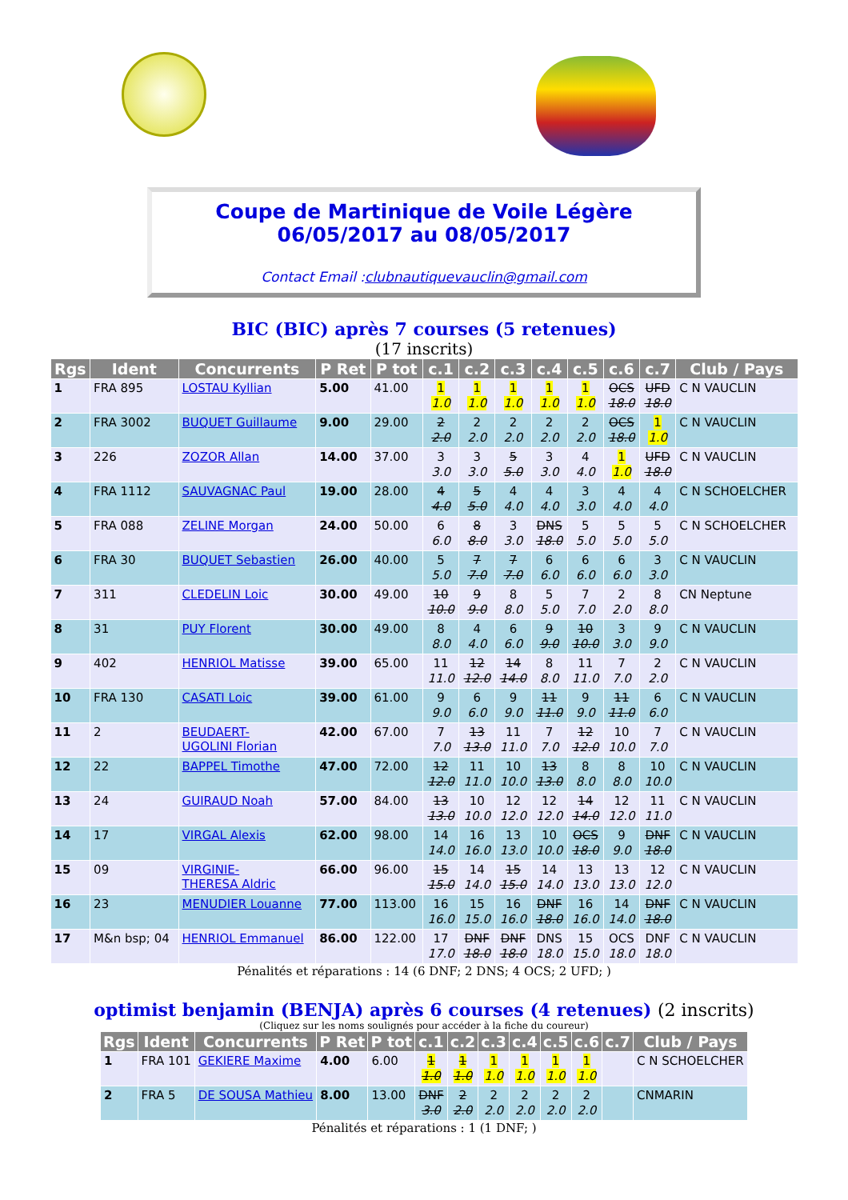Coupe de Martinique de Voile Légère
06/05/2017 au 08/05/2017
Contact Email :clubnautiquevauclin@gmail.com
BIC (BIC) après 7 courses (5 retenues)
(17 inscrits)
| Rgs | Ident | Concurrents | P Ret | P tot | c.1 | c.2 | c.3 | c.4 | c.5 | c.6 | c.7 | Club / Pays |
| --- | --- | --- | --- | --- | --- | --- | --- | --- | --- | --- | --- | --- |
| 1 | FRA 895 | LOSTAU Kyllian | 5.00 | 41.00 | 1 1.0 | 1 1.0 | 1 1.0 | 1 1.0 | 1 1.0 | OCS 18.0 | UFD 18.0 | C N VAUCLIN |
| 2 | FRA 3002 | BUQUET Guillaume | 9.00 | 29.00 | 2 2.0 | 2 2.0 | 2 2.0 | 2 2.0 | 2 2.0 | OCS 18.0 | 1 1.0 | C N VAUCLIN |
| 3 | 226 | ZOZOR Allan | 14.00 | 37.00 | 3 3.0 | 3 3.0 | 5 5.0 | 3 3.0 | 4 4.0 | 1 1.0 | UFD 18.0 | C N VAUCLIN |
| 4 | FRA 1112 | SAUVAGNAC Paul | 19.00 | 28.00 | 4 4.0 | 5 5.0 | 4 4.0 | 4 4.0 | 3 3.0 | 4 4.0 | 4 4.0 | C N SCHOELCHER |
| 5 | FRA 088 | ZELINE Morgan | 24.00 | 50.00 | 6 6.0 | 8 8.0 | 3 3.0 | DNS 18.0 | 5 5.0 | 5 5.0 | 5 5.0 | C N SCHOELCHER |
| 6 | FRA 30 | BUQUET Sebastien | 26.00 | 40.00 | 5 5.0 | 7 7.0 | 7 7.0 | 6 6.0 | 6 6.0 | 6 6.0 | 3 3.0 | C N VAUCLIN |
| 7 | 311 | CLEDELIN Loic | 30.00 | 49.00 | 10 10.0 | 9 9.0 | 8 8.0 | 5 5.0 | 7 7.0 | 2 2.0 | 8 8.0 | CN Neptune |
| 8 | 31 | PUY Florent | 30.00 | 49.00 | 8 8.0 | 4 4.0 | 6 6.0 | 9 9.0 | 10 10.0 | 3 3.0 | 9 9.0 | C N VAUCLIN |
| 9 | 402 | HENRIOL Matisse | 39.00 | 65.00 | 11 11.0 | 12 12.0 | 14 14.0 | 8 8.0 | 11 11.0 | 7 7.0 | 2 2.0 | C N VAUCLIN |
| 10 | FRA 130 | CASATI Loic | 39.00 | 61.00 | 9 9.0 | 6 6.0 | 9 9.0 | 11 11.0 | 9 9.0 | 11 11.0 | 6 6.0 | C N VAUCLIN |
| 11 | 2 | BEUDAERT- UGOLINI Florian | 42.00 | 67.00 | 7 7.0 | 13 13.0 | 11 11.0 | 7 7.0 | 12 12.0 | 10 10.0 | 7 7.0 | C N VAUCLIN |
| 12 | 22 | BAPPEL Timothe | 47.00 | 72.00 | 12 12.0 | 11 11.0 | 10 10.0 | 13 13.0 | 8 8.0 | 8 8.0 | 10 10.0 | C N VAUCLIN |
| 13 | 24 | GUIRAUD Noah | 57.00 | 84.00 | 13 13.0 | 10 10.0 | 12 12.0 | 12 12.0 | 14 14.0 | 12 12.0 | 11 11.0 | C N VAUCLIN |
| 14 | 17 | VIRGAL Alexis | 62.00 | 98.00 | 14 14.0 | 16 16.0 | 13 13.0 | 10 10.0 | OCS 18.0 | 9 9.0 | DNF 18.0 | C N VAUCLIN |
| 15 | 09 | VIRGINIE- THERESA Aldric | 66.00 | 96.00 | 15 15.0 | 14 14.0 | 15 15.0 | 14 14.0 | 13 13.0 | 13 13.0 | 12 12.0 | C N VAUCLIN |
| 16 | 23 | MENUDIER Louanne | 77.00 | 113.00 | 16 16.0 | 15 15.0 | 16 16.0 | DNF 18.0 | 16 16.0 | 14 14.0 | DNF 18.0 | C N VAUCLIN |
| 17 | M&n bsp; 04 | HENRIOL Emmanuel | 86.00 | 122.00 | 17 17.0 | DNF 18.0 | DNF 18.0 | DNS 18.0 | 15 15.0 | OCS 18.0 | DNF 18.0 | C N VAUCLIN |
Pénalités et réparations : 14 (6 DNF; 2 DNS; 4 OCS; 2 UFD; )
optimist benjamin (BENJA) après 6 courses (4 retenues) (2 inscrits)
(Cliquez sur les noms soulignés pour accéder à la fiche du coureur)
| Rgs | Ident | Concurrents | P Ret | P tot | c.1 | c.2 | c.3 | c.4 | c.5 | c.6 | c.7 | Club / Pays |
| --- | --- | --- | --- | --- | --- | --- | --- | --- | --- | --- | --- | --- |
| 1 | FRA 101 | GEKIERE Maxime | 4.00 | 6.00 | 1 1.0 | 1 1.0 | 1 1.0 | 1 1.0 | 1 1.0 | 1 1.0 | | C N SCHOELCHER |
| 2 | FRA 5 | DE SOUSA Mathieu | 8.00 | 13.00 | DNF 3.0 | 2 2.0 | 2 2.0 | 2 2.0 | 2 2.0 | 2 2.0 | | CNMARIN |
Pénalités et réparations : 1 (1 DNF; )